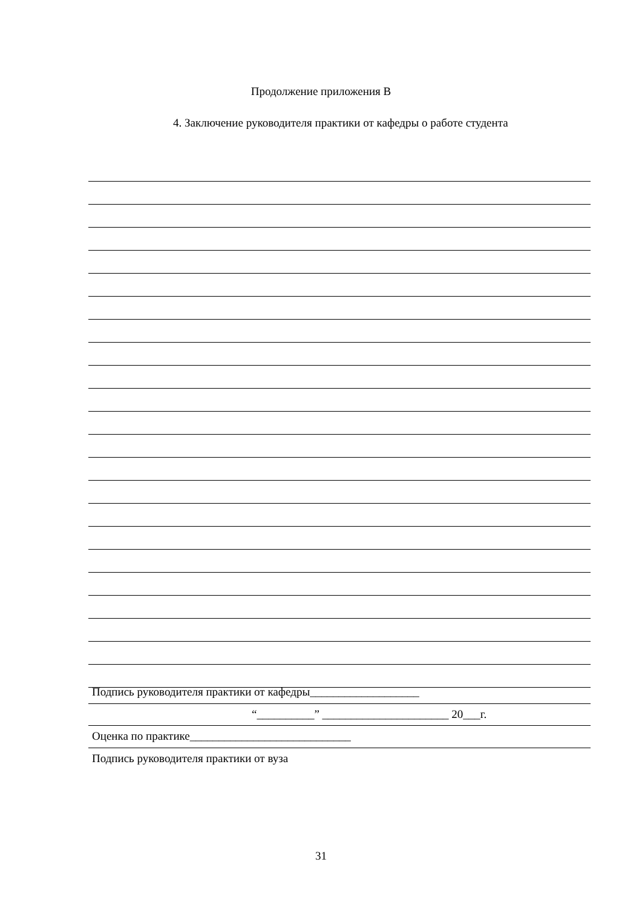Продолжение приложения В
4. Заключение руководителя практики от кафедры о работе студента
Подпись руководителя практики от кафедры___________________
“__________” ______________________ 20___г.
Оценка по практике____________________________
Подпись руководителя практики от вуза
31